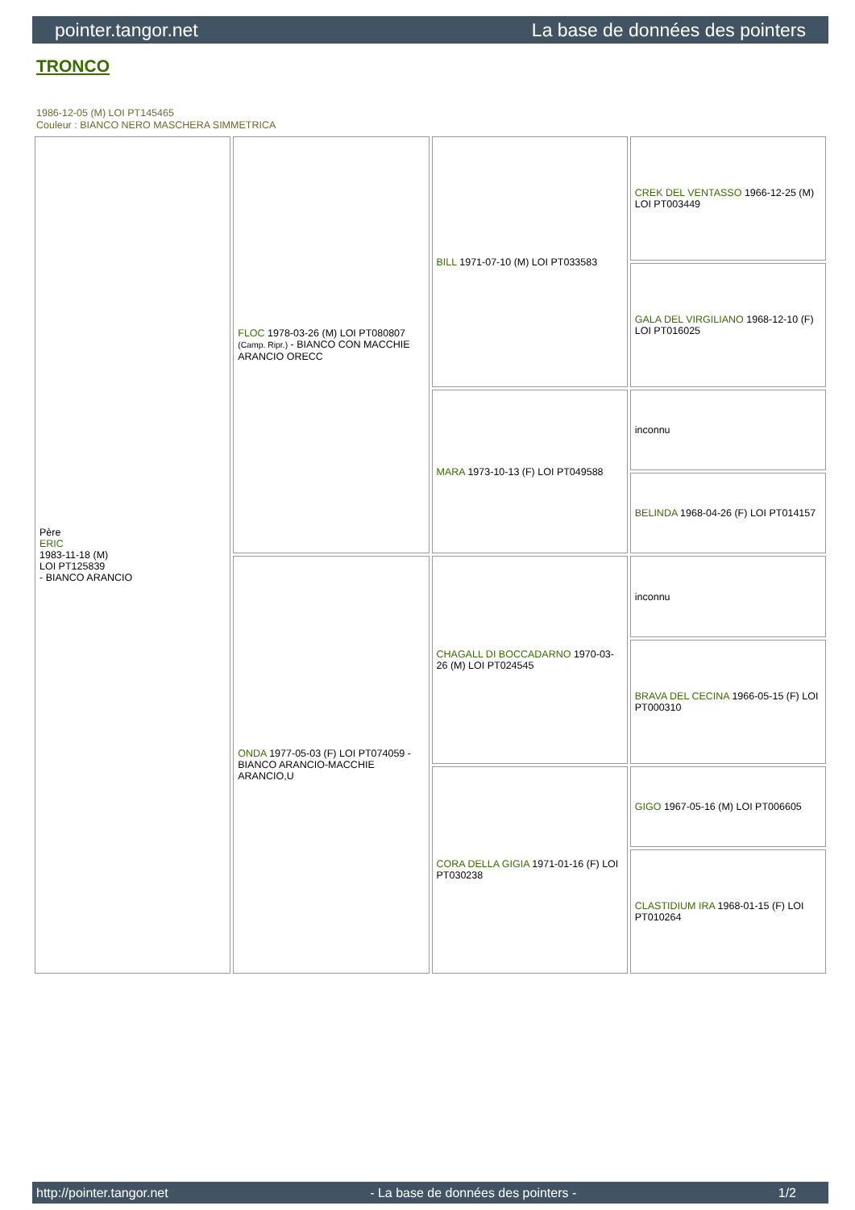pointer.tangor.net La base de données des pointers
TRONCO
1986-12-05 (M) LOI PT145465
Couleur : BIANCO NERO MASCHERA SIMMETRICA
| Père ERIC 1983-11-18 (M) LOI PT125839 - BIANCO ARANCIO | FLOC 1978-03-26 (M) LOI PT080807 (Camp. Ripr.) - BIANCO CON MACCHIE ARANCIO ORECC | BILL 1971-07-10 (M) LOI PT033583 | CREK DEL VENTASSO 1966-12-25 (M) LOI PT003449 |
| | | | GALA DEL VIRGILIANO 1968-12-10 (F) LOI PT016025 |
| | | MARA 1973-10-13 (F) LOI PT049588 | inconnu |
| | | | BELINDA 1968-04-26 (F) LOI PT014157 |
| | ONDA 1977-05-03 (F) LOI PT074059 - BIANCO ARANCIO-MACCHIE ARANCIO,U | CHAGALL DI BOCCADARNO 1970-03-26 (M) LOI PT024545 | inconnu |
| | | | BRAVA DEL CECINA 1966-05-15 (F) LOI PT000310 |
| | | CORA DELLA GIGIA 1971-01-16 (F) LOI PT030238 | GIGO 1967-05-16 (M) LOI PT006605 |
| | | | CLASTIDIUM IRA 1968-01-15 (F) LOI PT010264 |
http://pointer.tangor.net - La base de données des pointers - 1/2